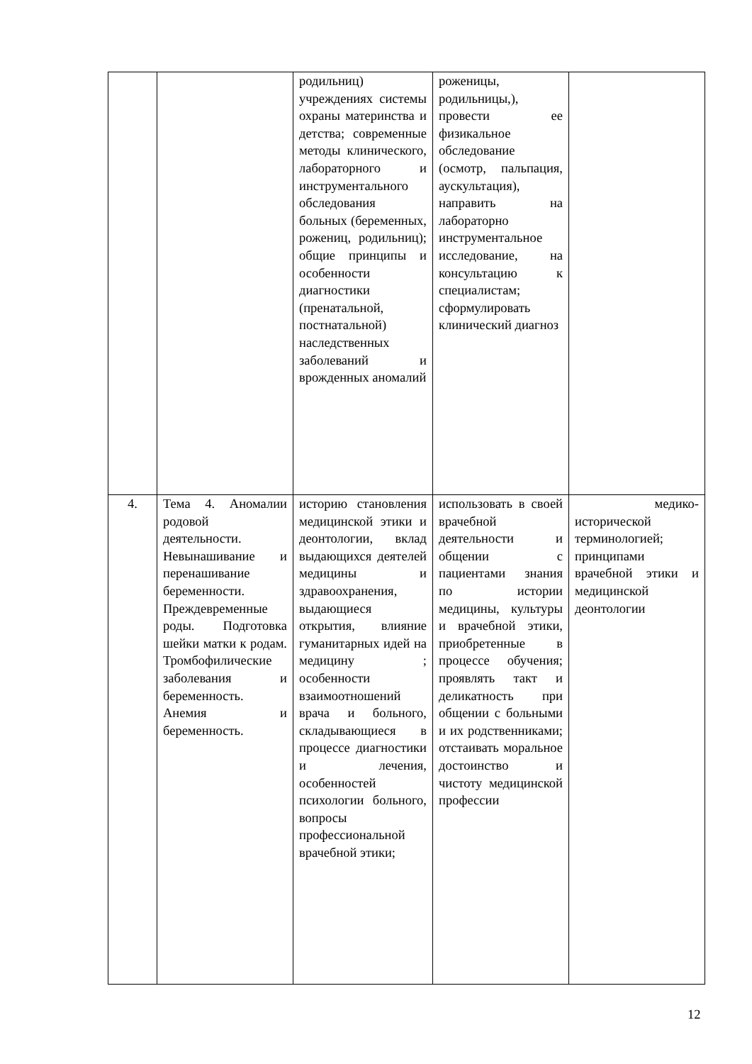| | | родильниц) учреждениях системы охраны материнства и детства; современные методы клинического, лабораторного и инструментального обследования больных (беременных, рожениц, родильниц); общие принципы и особенности диагностики (пренатальной, постнатальной) наследственных заболеваний и врожденных аномалий | роженицы, родильницы,), провести ее физикальное обследование (осмотр, пальпация, аускультация), направить на лабораторно инструментальное исследование, на консультацию к специалистам; сформулировать клинический диагноз | |
| 4. | Тема 4. Аномалии родовой деятельности. Невынашивание и перенашивание беременности. Преждевременные роды. Подготовка шейки матки к родам. Тромбофилические заболевания и беременность. Анемия и беременность. | историю становления медицинской этики и деонтологии, вклад выдающихся деятелей медицины и здравоохранения, выдающиеся открытия, влияние гуманитарных идей на медицину ; особенности взаимоотношений врача и больного, складывающиеся в процессе диагностики и лечения, особенностей психологии больного, вопросы профессиональной врачебной этики; | использовать в своей врачебной деятельности и общении с пациентами знания по истории медицины, культуры и врачебной этики, приобретенные в процессе обучения; проявлять такт и деликатность при общении с больными и их родственниками; отстаивать моральное достоинство и чистоту медицинской профессии | медико-исторической терминологией; принципами врачебной этики и медицинской деонтологии |
12